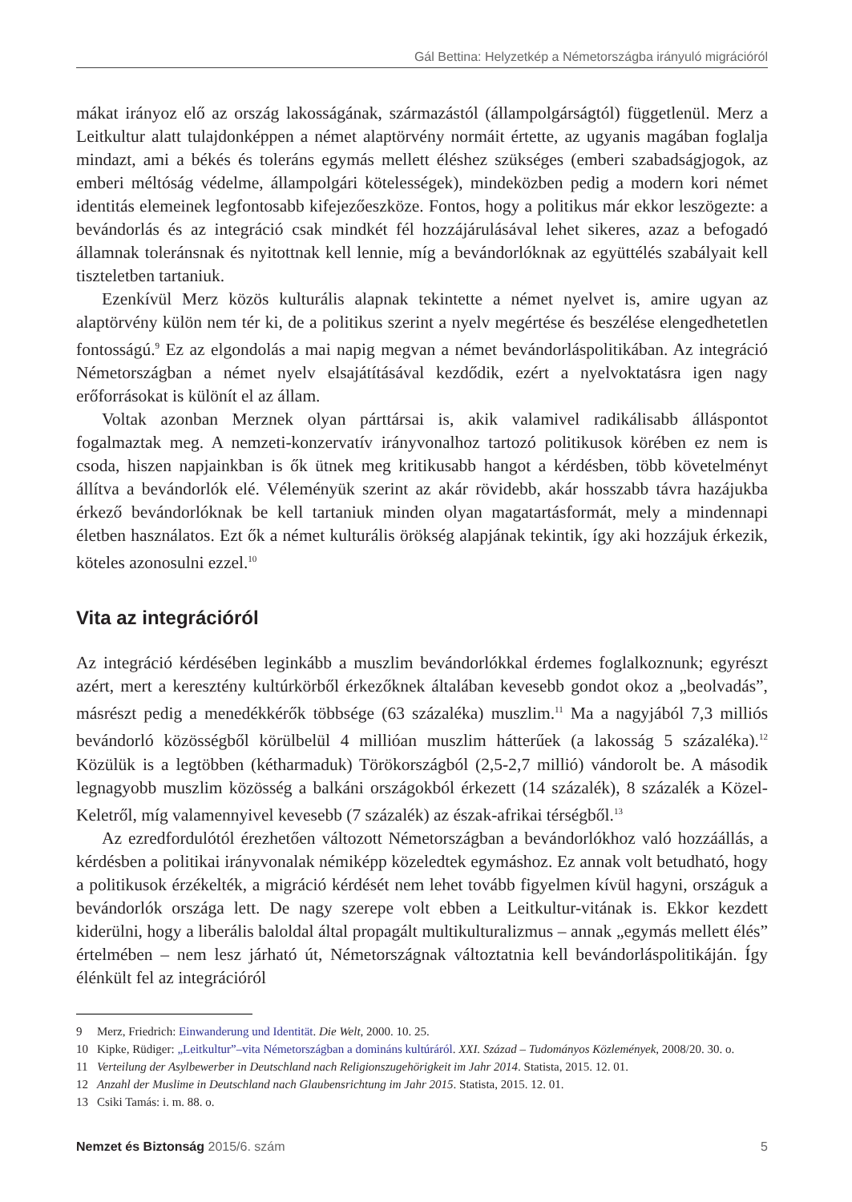Gál Bettina: Helyzetkép a Németországba irányuló migrációról
mákat irányoz elő az ország lakosságának, származástól (állampolgárságtól) függetlenül. Merz a Leitkultur alatt tulajdonképpen a német alaptörvény normáit értette, az ugyanis magában foglalja mindazt, ami a békés és toleráns egymás mellett éléshez szükséges (emberi szabadságjogok, az emberi méltóság védelme, állampolgári kötelességek), mindeközben pedig a modern kori német identitás elemeinek legfontosabb kifejezőeszköze. Fontos, hogy a politikus már ekkor leszögezte: a bevándorlás és az integráció csak mindkét fél hozzájárulásával lehet sikeres, azaz a befogadó államnak toleránsnak és nyitottnak kell lennie, míg a bevándorlóknak az együttélés szabályait kell tiszteletben tartaniuk.
Ezenkívül Merz közös kulturális alapnak tekintette a német nyelvet is, amire ugyan az alaptörvény külön nem tér ki, de a politikus szerint a nyelv megértése és beszélése elengedhetetlen fontosságú.<sup>9</sup> Ez az elgondolás a mai napig megvan a német bevándorláspolitikában. Az integráció Németországban a német nyelv elsajátításával kezdődik, ezért a nyelvoktatásra igen nagy erőforrásokat is különít el az állam.
Voltak azonban Merznek olyan párttársai is, akik valamivel radikálisabb álláspontot fogalmaztak meg. A nemzeti-konzervatív irányvonalhoz tartozó politikusok körében ez nem is csoda, hiszen napjainkban is ők ütnek meg kritikusabb hangot a kérdésben, több követelményt állítva a bevándorlók elé. Véleményük szerint az akár rövidebb, akár hosszabb távra hazájukba érkező bevándorlóknak be kell tartaniuk minden olyan magatartásformát, mely a mindennapi életben használatos. Ezt ők a német kulturális örökség alapjának tekintik, így aki hozzájuk érkezik, köteles azonosulni ezzel.<sup>10</sup>
Vita az integrációról
Az integráció kérdésében leginkább a muszlim bevándorlókkal érdemes foglalkoznunk; egyrészt azért, mert a keresztény kultúrkörből érkezőknek általában kevesebb gondot okoz a „beolvadás”, másrészt pedig a menedékkérők többsége (63 százaléka) muszlim.<sup>11</sup> Ma a nagyjából 7,3 milliós bevándorló közösségből körülbelül 4 millióan muszlim hátterűek (a lakosság 5 százaléka).<sup>12</sup> Közülük is a legtöbben (kétharmaduk) Törökországból (2,5-2,7 millió) vándorolt be. A második legnagyobb muszlim közösség a balkáni országokból érkezett (14 százalék), 8 százalék a Közel-Keletről, míg valamennyivel kevesebb (7 százalék) az észak-afrikai térségből.<sup>13</sup>
Az ezredfordulótól érezhetően változott Németországban a bevándorlókhoz való hozzáállás, a kérdésben a politikai irányvonalak némiképp közeledtek egymáshoz. Ez annak volt betudható, hogy a politikusok érzékelték, a migráció kérdését nem lehet tovább figyelmen kívül hagyni, országuk a bevándorlók országa lett. De nagy szerepe volt ebben a Leitkultur-vitának is. Ekkor kezdett kiderülni, hogy a liberális baloldal által propagált multikulturalizmus – annak „egymás mellett élés” értelmében – nem lesz járható út, Németországnak változtatnia kell bevándorláspolitikáján. Így élénkült fel az integrációról
9 Merz, Friedrich: Einwanderung und Identität. Die Welt, 2000. 10. 25.
10 Kipke, Rüdiger: „Leitkultur”–vita Németországban a domináns kultúráról. XXI. Század – Tudományos Közlemények, 2008/20. 30. o.
11 Verteilung der Asylbewerber in Deutschland nach Religionszugehörigkeit im Jahr 2014. Statista, 2015. 12. 01.
12 Anzahl der Muslime in Deutschland nach Glaubensrichtung im Jahr 2015. Statista, 2015. 12. 01.
13 Csiki Tamás: i. m. 88. o.
Nemzet és Biztonság 2015/6. szám 5